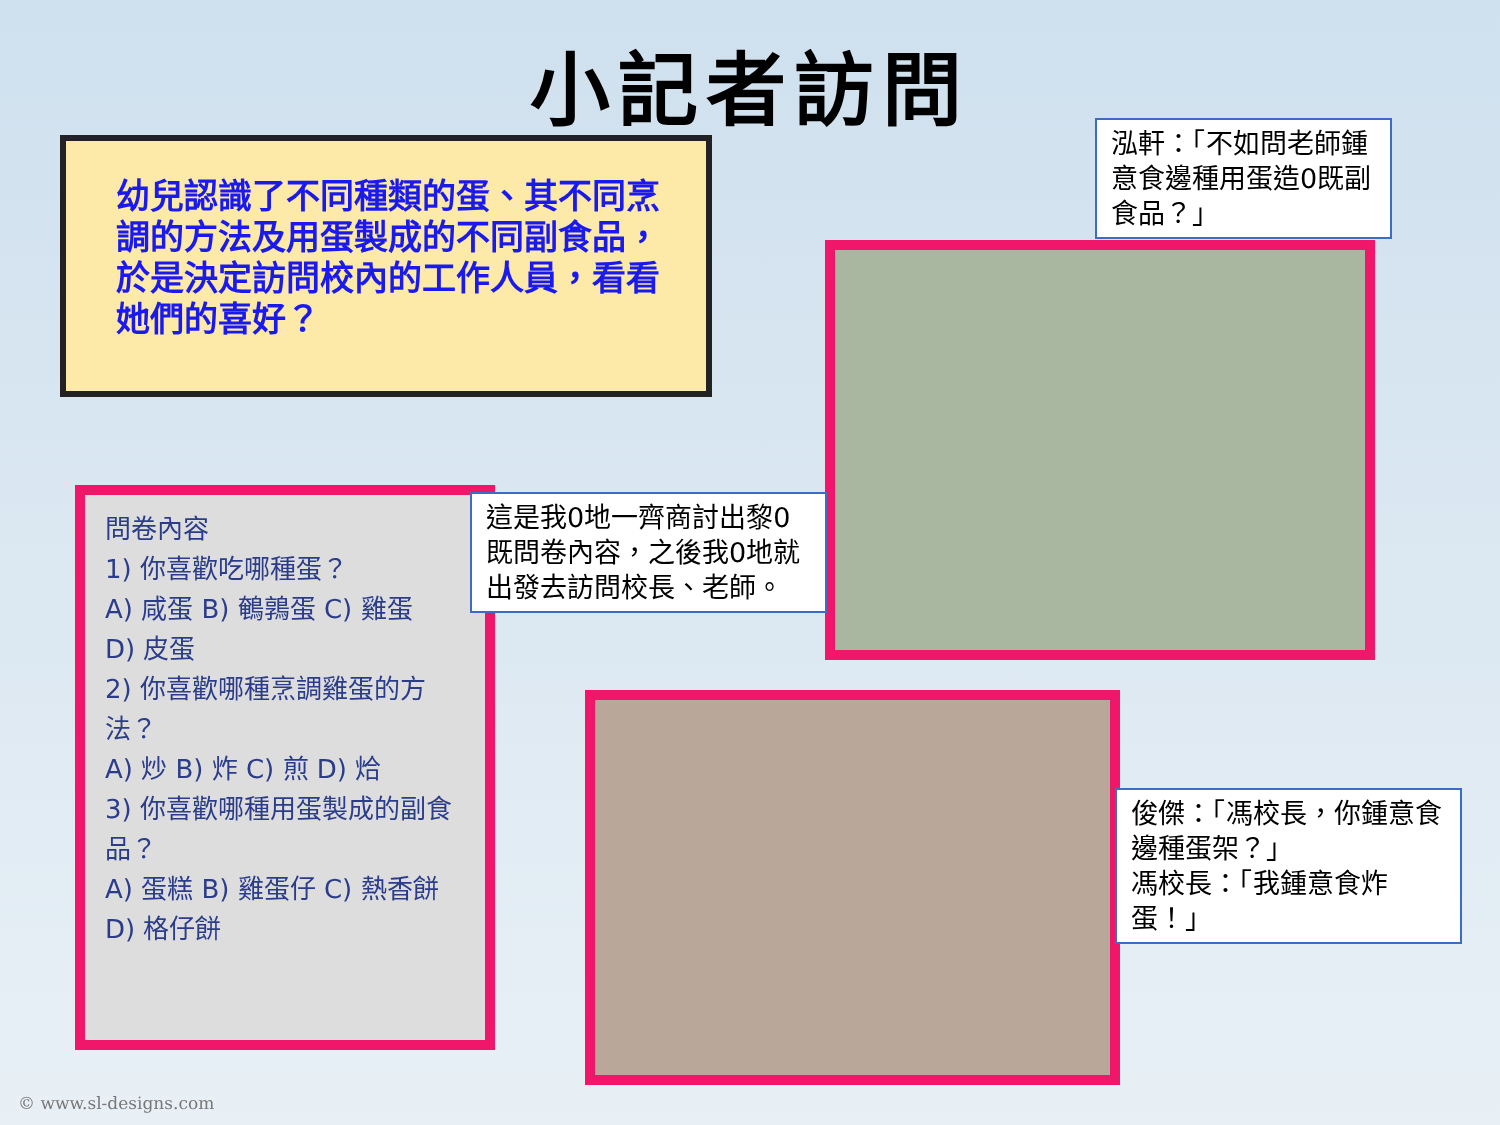小記者訪問
幼兒認識了不同種類的蛋、其不同烹調的方法及用蛋製成的不同副食品，於是決定訪問校內的工作人員，看看她們的喜好？
泓軒：「不如問老師鍾意食邊種用蛋造0既副食品？」
問卷內容
1) 你喜歡吃哪種蛋？
A) 咸蛋 B) 鵪鶉蛋 C) 雞蛋
D) 皮蛋
2) 你喜歡哪種烹調雞蛋的方法？
A) 炒 B) 炸 C) 煎 D) 烚
3) 你喜歡哪種用蛋製成的副食品？
A) 蛋糕 B) 雞蛋仔 C) 熱香餅
D) 格仔餅
這是我0地一齊商討出黎0既問卷內容，之後我0地就出發去訪問校長、老師。
俊傑：「馮校長，你鍾意食邊種蛋架？」
馮校長：「我鍾意食炸蛋！」
© www.sl-designs.com